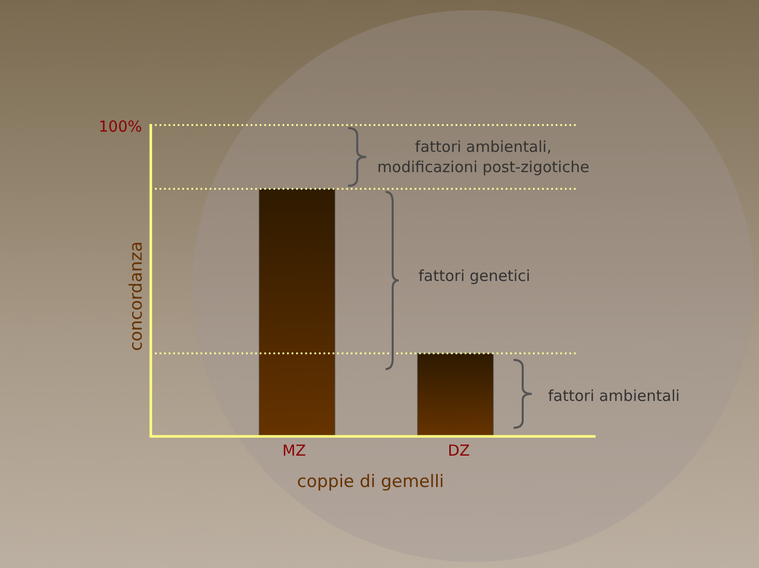100%
fattori ambientali,
modificazioni post-zigotiche
fattori genetici
fattori ambientali
concordanza
MZ DZ
coppie di gemelli